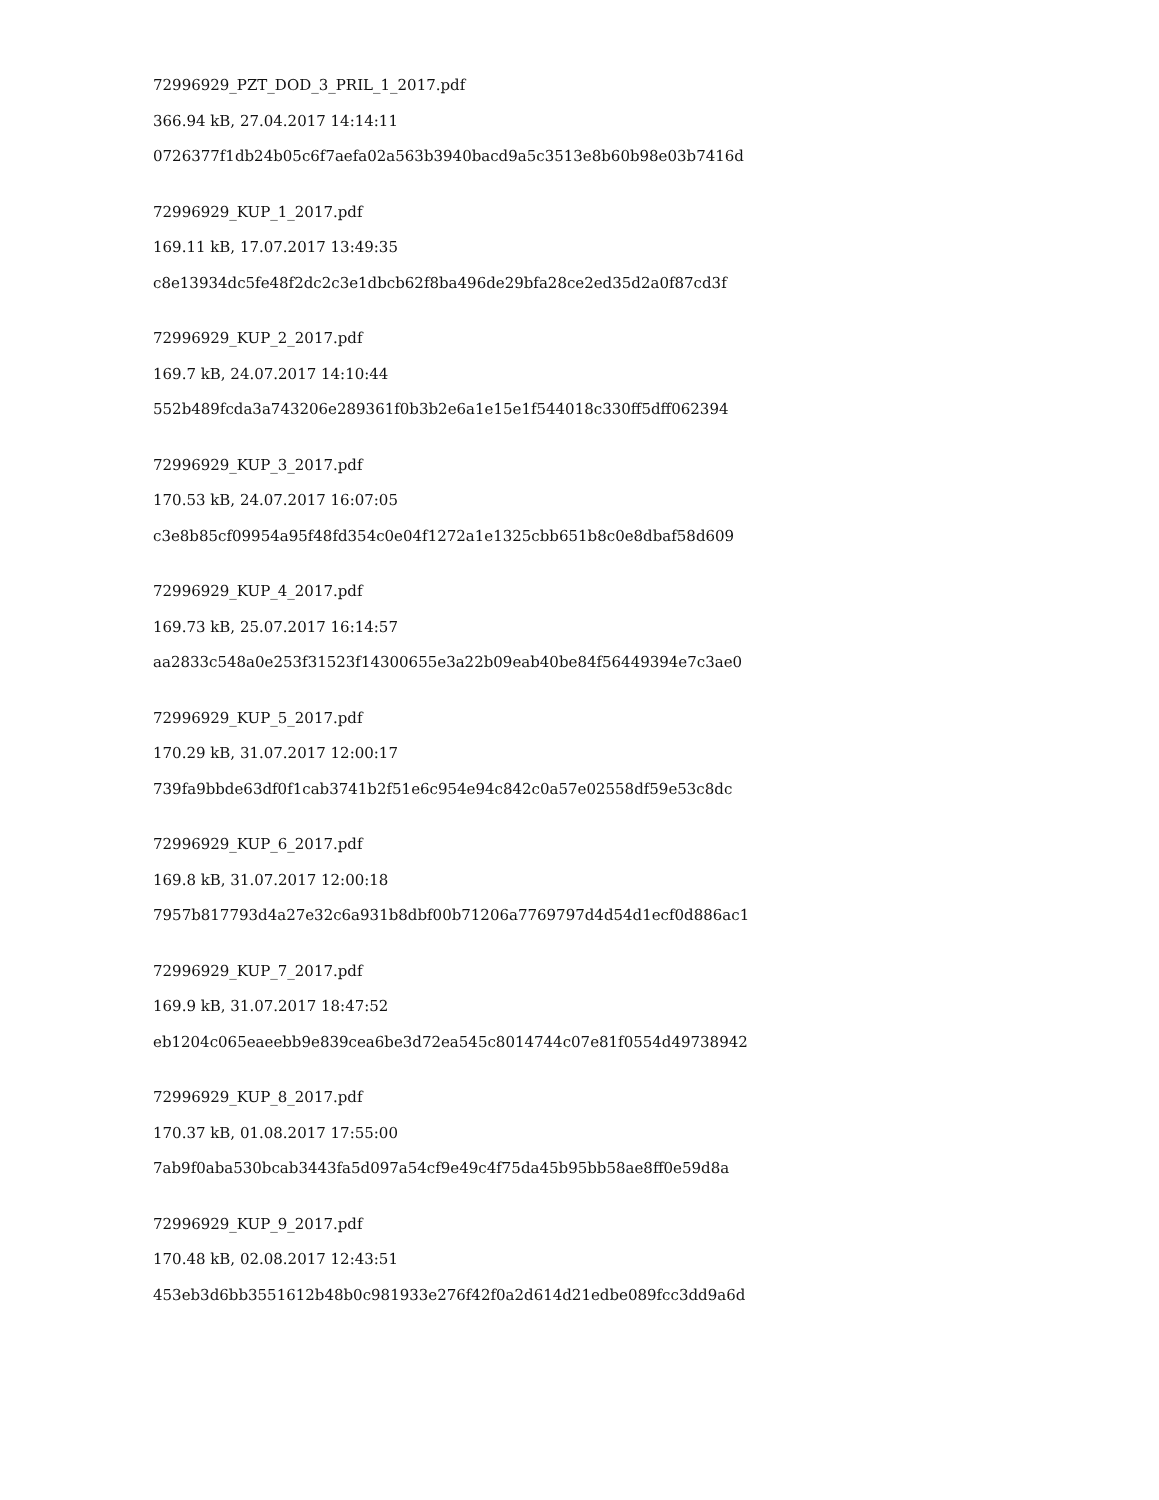72996929_PZT_DOD_3_PRIL_1_2017.pdf
366.94 kB, 27.04.2017 14:14:11
0726377f1db24b05c6f7aefa02a563b3940bacd9a5c3513e8b60b98e03b7416d
72996929_KUP_1_2017.pdf
169.11 kB, 17.07.2017 13:49:35
c8e13934dc5fe48f2dc2c3e1dbcb62f8ba496de29bfa28ce2ed35d2a0f87cd3f
72996929_KUP_2_2017.pdf
169.7 kB, 24.07.2017 14:10:44
552b489fcda3a743206e289361f0b3b2e6a1e15e1f544018c330ff5dff062394
72996929_KUP_3_2017.pdf
170.53 kB, 24.07.2017 16:07:05
c3e8b85cf09954a95f48fd354c0e04f1272a1e1325cbb651b8c0e8dbaf58d609
72996929_KUP_4_2017.pdf
169.73 kB, 25.07.2017 16:14:57
aa2833c548a0e253f31523f14300655e3a22b09eab40be84f56449394e7c3ae0
72996929_KUP_5_2017.pdf
170.29 kB, 31.07.2017 12:00:17
739fa9bbde63df0f1cab3741b2f51e6c954e94c842c0a57e02558df59e53c8dc
72996929_KUP_6_2017.pdf
169.8 kB, 31.07.2017 12:00:18
7957b817793d4a27e32c6a931b8dbf00b71206a7769797d4d54d1ecf0d886ac1
72996929_KUP_7_2017.pdf
169.9 kB, 31.07.2017 18:47:52
eb1204c065eaeebb9e839cea6be3d72ea545c8014744c07e81f0554d49738942
72996929_KUP_8_2017.pdf
170.37 kB, 01.08.2017 17:55:00
7ab9f0aba530bcab3443fa5d097a54cf9e49c4f75da45b95bb58ae8ff0e59d8a
72996929_KUP_9_2017.pdf
170.48 kB, 02.08.2017 12:43:51
453eb3d6bb3551612b48b0c981933e276f42f0a2d614d21edbe089fcc3dd9a6d